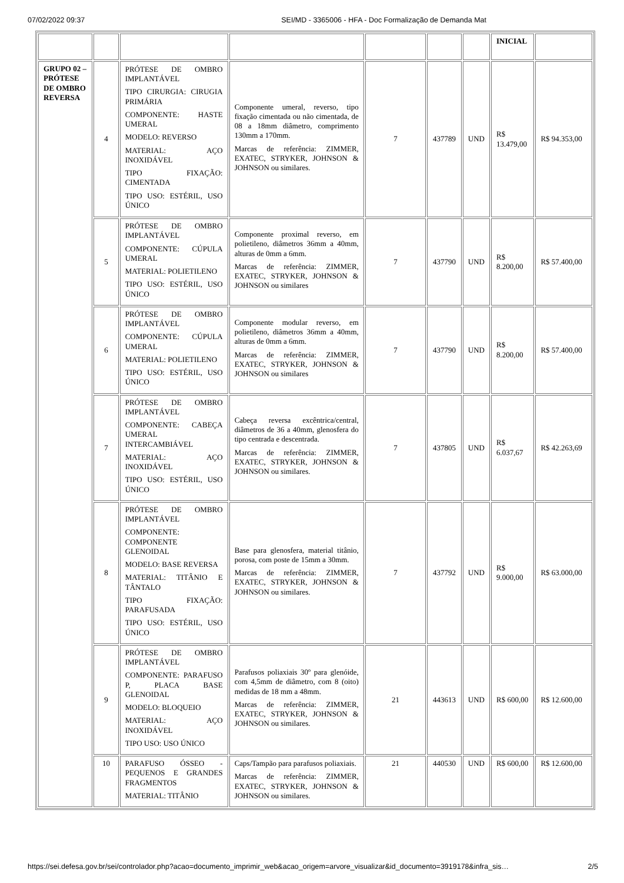07/02/2022 09:37 SEI/MD - 3365006 - HFA - Doc Formalização de Demanda Mat
| | | | | | | | INICIAL | |
| GRUPO 02 – PRÓTESE DE OMBRO REVERSA | 4 | PRÓTESE DE OMBRO IMPLANTÁVEL TIPO CIRURGIA: CIRUGIA PRIMÁRIA COMPONENTE: HASTE UMERAL MODELO: REVERSO MATERIAL: AÇO INOXIDÁVEL TIPO FIXAÇÃO: CIMENTADA TIPO USO: ESTÉRIL, USO ÚNICO | Componente umeral, reverso, tipo fixação cimentada ou não cimentada, de 08 a 18mm diâmetro, comprimento 130mm a 170mm. Marcas de referência: ZIMMER, EXATEC, STRYKER, JOHNSON & JOHNSON ou similares. | 7 | 437789 | UND | R$ 13.479,00 | R$ 94.353,00 |
| | 5 | PRÓTESE DE OMBRO IMPLANTÁVEL COMPONENTE: CÚPULA UMERAL MATERIAL: POLIETILENO TIPO USO: ESTÉRIL, USO ÚNICO | Componente proximal reverso, em polietileno, diâmetros 36mm a 40mm, alturas de 0mm a 6mm. Marcas de referência: ZIMMER, EXATEC, STRYKER, JOHNSON & JOHNSON ou similares | 7 | 437790 | UND | R$ 8.200,00 | R$ 57.400,00 |
| | 6 | PRÓTESE DE OMBRO IMPLANTÁVEL COMPONENTE: CÚPULA UMERAL MATERIAL: POLIETILENO TIPO USO: ESTÉRIL, USO ÚNICO | Componente modular reverso, em polietileno, diâmetros 36mm a 40mm, alturas de 0mm a 6mm. Marcas de referência: ZIMMER, EXATEC, STRYKER, JOHNSON & JOHNSON ou similares | 7 | 437790 | UND | R$ 8.200,00 | R$ 57.400,00 |
| | 7 | PRÓTESE DE OMBRO IMPLANTÁVEL COMPONENTE: CABEÇA UMERAL INTERCAMBIÁVEL MATERIAL: AÇO INOXIDÁVEL TIPO USO: ESTÉRIL, USO ÚNICO | Cabeça reversa excêntrica/central, diâmetros de 36 a 40mm, glenosfera do tipo centrada e descentrada. Marcas de referência: ZIMMER, EXATEC, STRYKER, JOHNSON & JOHNSON ou similares. | 7 | 437805 | UND | R$ 6.037,67 | R$ 42.263,69 |
| | 8 | PRÓTESE DE OMBRO IMPLANTÁVEL COMPONENTE: COMPONENTE GLENOIDAL MODELO: BASE REVERSA MATERIAL: TITÂNIO E TÂNTALO TIPO FIXAÇÃO: PARAFUSADA TIPO USO: ESTÉRIL, USO ÚNICO | Base para glenosfera, material titânio, porosa, com poste de 15mm a 30mm. Marcas de referência: ZIMMER, EXATEC, STRYKER, JOHNSON & JOHNSON ou similares. | 7 | 437792 | UND | R$ 9.000,00 | R$ 63.000,00 |
| | 9 | PRÓTESE DE OMBRO IMPLANTÁVEL COMPONENTE: PARAFUSO P, PLACA BASE GLENOIDAL MODELO: BLOQUEIO MATERIAL: AÇO INOXIDÁVEL TIPO USO: USO ÚNICO | Parafusos poliaxiais 30º para glenóide, com 4,5mm de diâmetro, com 8 (oito) medidas de 18 mm a 48mm. Marcas de referência: ZIMMER, EXATEC, STRYKER, JOHNSON & JOHNSON ou similares. | 21 | 443613 | UND | R$ 600,00 | R$ 12.600,00 |
| | 10 | PARAFUSO ÓSSEO - PEQUENOS E GRANDES FRAGMENTOS MATERIAL: TITÂNIO | Caps/Tampão para parafusos poliaxiais. Marcas de referência: ZIMMER, EXATEC, STRYKER, JOHNSON & JOHNSON ou similares. | 21 | 440530 | UND | R$ 600,00 | R$ 12.600,00 |
https://sei.defesa.gov.br/sei/controlador.php?acao=documento_imprimir_web&acao_origem=arvore_visualizar&id_documento=3919178&infra_sis… 2/5